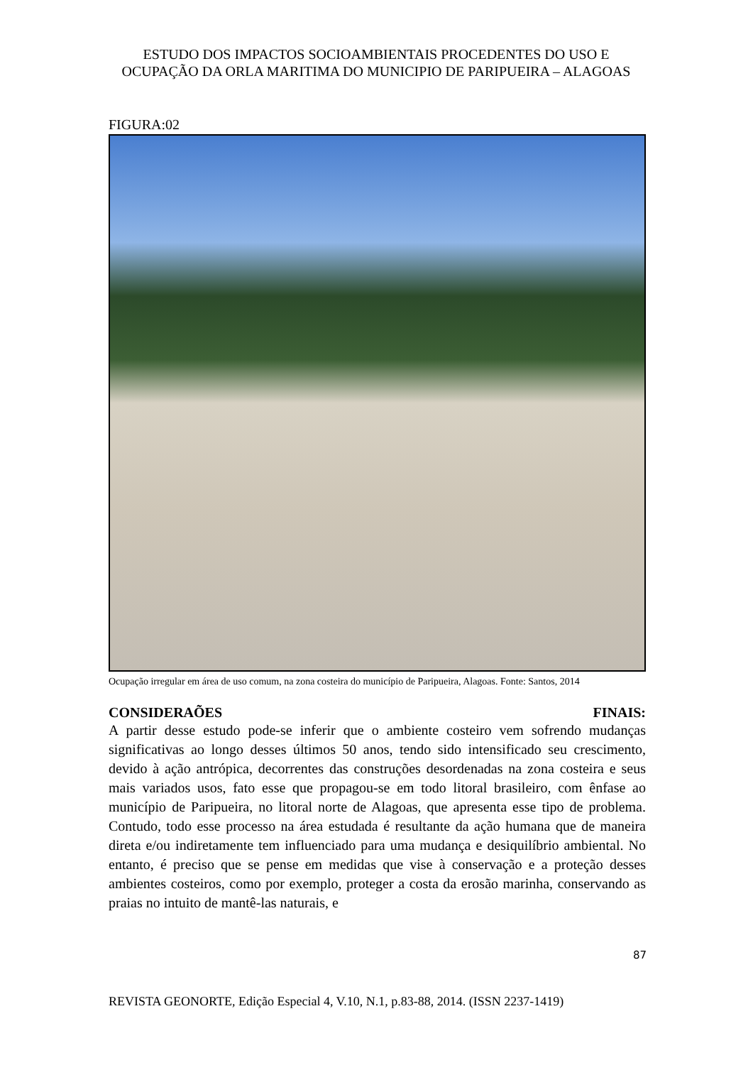ESTUDO DOS IMPACTOS SOCIOAMBIENTAIS PROCEDENTES DO USO E OCUPAÇÃO DA ORLA MARITIMA DO MUNICIPIO DE PARIPUEIRA – ALAGOAS
FIGURA:02
Ocupação irregular em área de uso comum, na zona costeira do município de Paripueira, Alagoas. Fonte: Santos, 2014
CONSIDERAÕES FINAIS:
A partir desse estudo pode-se inferir que o ambiente costeiro vem sofrendo mudanças significativas ao longo desses últimos 50 anos, tendo sido intensificado seu crescimento, devido à ação antrópica, decorrentes das construções desordenadas na zona costeira e seus mais variados usos, fato esse que propagou-se em todo litoral brasileiro, com ênfase ao município de Paripueira, no litoral norte de Alagoas, que apresenta esse tipo de problema. Contudo, todo esse processo na área estudada é resultante da ação humana que de maneira direta e/ou indiretamente tem influenciado para uma mudança e desiquilíbrio ambiental. No entanto, é preciso que se pense em medidas que vise à conservação e a proteção desses ambientes costeiros, como por exemplo, proteger a costa da erosão marinha, conservando as praias no intuito de mantê-las naturais, e
87
REVISTA GEONORTE, Edição Especial 4, V.10, N.1, p.83-88, 2014. (ISSN 2237-1419)